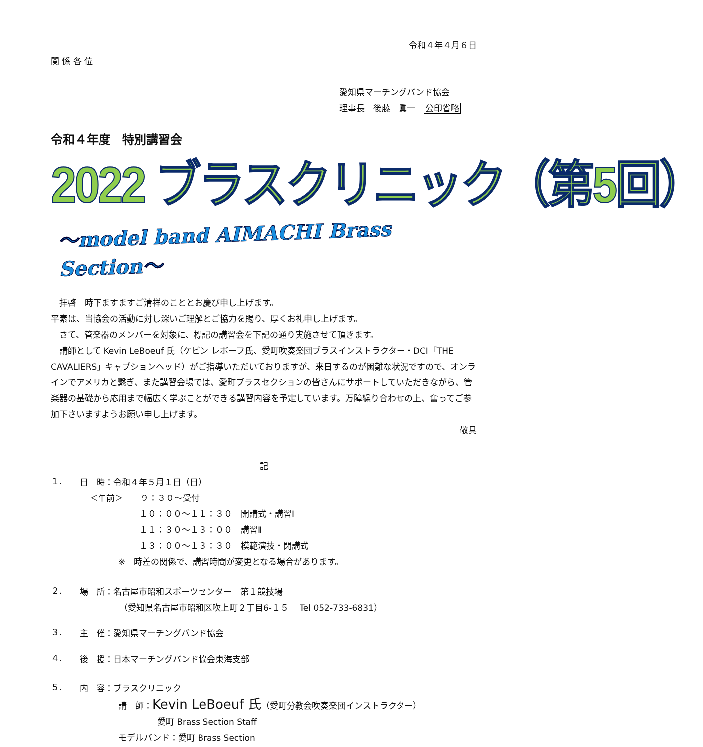令和４年４月６日
関 係 各 位
愛知県マーチングバンド協会
理事長　後藤　眞一　公印省略
令和４年度　特別講習会
2022 ブラスクリニック（第5回）
～model band AIMACHI Brass Section～
　拝啓　時下ますますご清祥のこととお慶び申し上げます。
平素は、当協会の活動に対し深いご理解とご協力を賜り、厚くお礼申し上げます。
　さて、管楽器のメンバーを対象に、標記の講習会を下記の通り実施させて頂きます。
　講師として Kevin LeBoeuf 氏（ケビン レボーフ氏、愛町吹奏楽団ブラスインストラクター・DCI「THE CAVALIERS」キャプションヘッド）がご指導いただいておりますが、来日するのが困難な状況ですので、オンラインでアメリカと繋ぎ、また講習会場では、愛町ブラスセクションの皆さんにサポートしていただきながら、管楽器の基礎から応用まで幅広く学ぶことができる講習内容を予定しています。万障繰り合わせの上、奮ってご参加下さいますようお願い申し上げます。
敬具
記
１.
日　時：令和４年５月１日（日）
＜午前＞　　９：３０～受付
１０：００～１１：３０　開講式・講習Ⅰ
１１：３０～１３：００　講習Ⅱ
１３：００～１３：３０　模範演技・閉講式
※　時差の関係で、講習時間が変更となる場合があります。
２.
場　所：名古屋市昭和スポーツセンター　第１競技場
（愛知県名古屋市昭和区吹上町２丁目6-１５　 Tel 052-733-6831）
３.
主　催：愛知県マーチングバンド協会
４.
後　援：日本マーチングバンド協会東海支部
５.
内　容：ブラスクリニック
講　師：Kevin LeBoeuf 氏（愛町分教会吹奏楽団インストラクター）
愛町 Brass Section Staff
モデルバンド：愛町 Brass Section